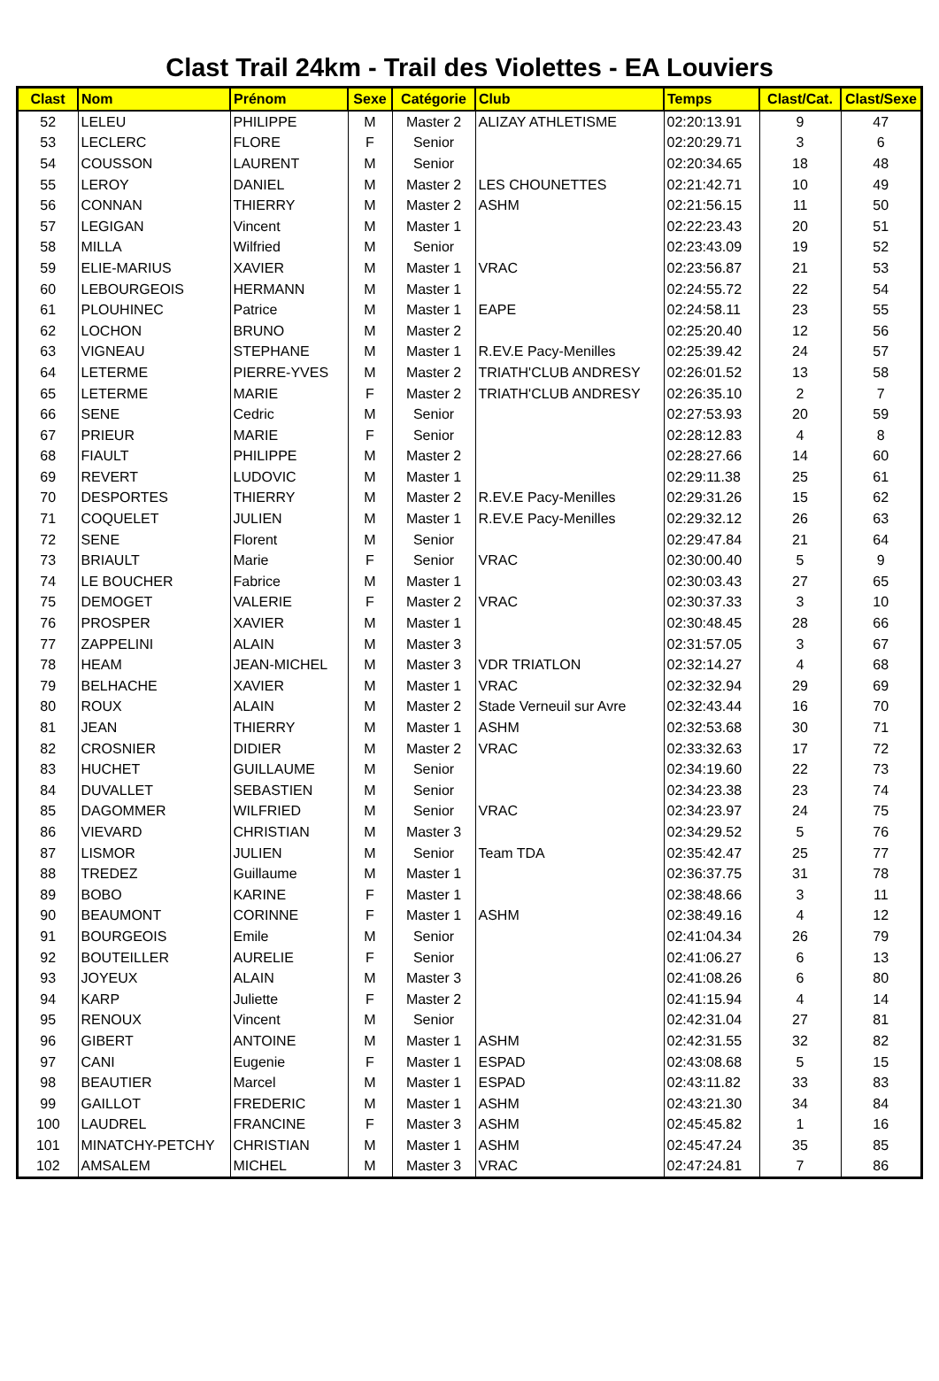Clast Trail 24km - Trail des Violettes - EA Louviers
| Clast | Nom | Prénom | Sexe | Catégorie | Club | Temps | Clast/Cat. | Clast/Sexe |
| --- | --- | --- | --- | --- | --- | --- | --- | --- |
| 52 | LELEU | PHILIPPE | M | Master 2 | ALIZAY ATHLETISME | 02:20:13.91 | 9 | 47 |
| 53 | LECLERC | FLORE | F | Senior | | 02:20:29.71 | 3 | 6 |
| 54 | COUSSON | LAURENT | M | Senior | | 02:20:34.65 | 18 | 48 |
| 55 | LEROY | DANIEL | M | Master 2 | LES CHOUNETTES | 02:21:42.71 | 10 | 49 |
| 56 | CONNAN | THIERRY | M | Master 2 | ASHM | 02:21:56.15 | 11 | 50 |
| 57 | LEGIGAN | Vincent | M | Master 1 | | 02:22:23.43 | 20 | 51 |
| 58 | MILLA | Wilfried | M | Senior | | 02:23:43.09 | 19 | 52 |
| 59 | ELIE-MARIUS | XAVIER | M | Master 1 | VRAC | 02:23:56.87 | 21 | 53 |
| 60 | LEBOURGEOIS | HERMANN | M | Master 1 | | 02:24:55.72 | 22 | 54 |
| 61 | PLOUHINEC | Patrice | M | Master 1 | EAPE | 02:24:58.11 | 23 | 55 |
| 62 | LOCHON | BRUNO | M | Master 2 | | 02:25:20.40 | 12 | 56 |
| 63 | VIGNEAU | STEPHANE | M | Master 1 | R.EV.E Pacy-Menilles | 02:25:39.42 | 24 | 57 |
| 64 | LETERME | PIERRE-YVES | M | Master 2 | TRIATH'CLUB ANDRESY | 02:26:01.52 | 13 | 58 |
| 65 | LETERME | MARIE | F | Master 2 | TRIATH'CLUB ANDRESY | 02:26:35.10 | 2 | 7 |
| 66 | SENE | Cedric | M | Senior | | 02:27:53.93 | 20 | 59 |
| 67 | PRIEUR | MARIE | F | Senior | | 02:28:12.83 | 4 | 8 |
| 68 | FIAULT | PHILIPPE | M | Master 2 | | 02:28:27.66 | 14 | 60 |
| 69 | REVERT | LUDOVIC | M | Master 1 | | 02:29:11.38 | 25 | 61 |
| 70 | DESPORTES | THIERRY | M | Master 2 | R.EV.E Pacy-Menilles | 02:29:31.26 | 15 | 62 |
| 71 | COQUELET | JULIEN | M | Master 1 | R.EV.E Pacy-Menilles | 02:29:32.12 | 26 | 63 |
| 72 | SENE | Florent | M | Senior | | 02:29:47.84 | 21 | 64 |
| 73 | BRIAULT | Marie | F | Senior | VRAC | 02:30:00.40 | 5 | 9 |
| 74 | LE BOUCHER | Fabrice | M | Master 1 | | 02:30:03.43 | 27 | 65 |
| 75 | DEMOGET | VALERIE | F | Master 2 | VRAC | 02:30:37.33 | 3 | 10 |
| 76 | PROSPER | XAVIER | M | Master 1 | | 02:30:48.45 | 28 | 66 |
| 77 | ZAPPELINI | ALAIN | M | Master 3 | | 02:31:57.05 | 3 | 67 |
| 78 | HEAM | JEAN-MICHEL | M | Master 3 | VDR TRIATLON | 02:32:14.27 | 4 | 68 |
| 79 | BELHACHE | XAVIER | M | Master 1 | VRAC | 02:32:32.94 | 29 | 69 |
| 80 | ROUX | ALAIN | M | Master 2 | Stade Verneuil sur Avre | 02:32:43.44 | 16 | 70 |
| 81 | JEAN | THIERRY | M | Master 1 | ASHM | 02:32:53.68 | 30 | 71 |
| 82 | CROSNIER | DIDIER | M | Master 2 | VRAC | 02:33:32.63 | 17 | 72 |
| 83 | HUCHET | GUILLAUME | M | Senior | | 02:34:19.60 | 22 | 73 |
| 84 | DUVALLET | SEBASTIEN | M | Senior | | 02:34:23.38 | 23 | 74 |
| 85 | DAGOMMER | WILFRIED | M | Senior | VRAC | 02:34:23.97 | 24 | 75 |
| 86 | VIEVARD | CHRISTIAN | M | Master 3 | | 02:34:29.52 | 5 | 76 |
| 87 | LISMOR | JULIEN | M | Senior | Team TDA | 02:35:42.47 | 25 | 77 |
| 88 | TREDEZ | Guillaume | M | Master 1 | | 02:36:37.75 | 31 | 78 |
| 89 | BOBO | KARINE | F | Master 1 | | 02:38:48.66 | 3 | 11 |
| 90 | BEAUMONT | CORINNE | F | Master 1 | ASHM | 02:38:49.16 | 4 | 12 |
| 91 | BOURGEOIS | Emile | M | Senior | | 02:41:04.34 | 26 | 79 |
| 92 | BOUTEILLER | AURELIE | F | Senior | | 02:41:06.27 | 6 | 13 |
| 93 | JOYEUX | ALAIN | M | Master 3 | | 02:41:08.26 | 6 | 80 |
| 94 | KARP | Juliette | F | Master 2 | | 02:41:15.94 | 4 | 14 |
| 95 | RENOUX | Vincent | M | Senior | | 02:42:31.04 | 27 | 81 |
| 96 | GIBERT | ANTOINE | M | Master 1 | ASHM | 02:42:31.55 | 32 | 82 |
| 97 | CANI | Eugenie | F | Master 1 | ESPAD | 02:43:08.68 | 5 | 15 |
| 98 | BEAUTIER | Marcel | M | Master 1 | ESPAD | 02:43:11.82 | 33 | 83 |
| 99 | GAILLOT | FREDERIC | M | Master 1 | ASHM | 02:43:21.30 | 34 | 84 |
| 100 | LAUDREL | FRANCINE | F | Master 3 | ASHM | 02:45:45.82 | 1 | 16 |
| 101 | MINATCHY-PETCHY | CHRISTIAN | M | Master 1 | ASHM | 02:45:47.24 | 35 | 85 |
| 102 | AMSALEM | MICHEL | M | Master 3 | VRAC | 02:47:24.81 | 7 | 86 |